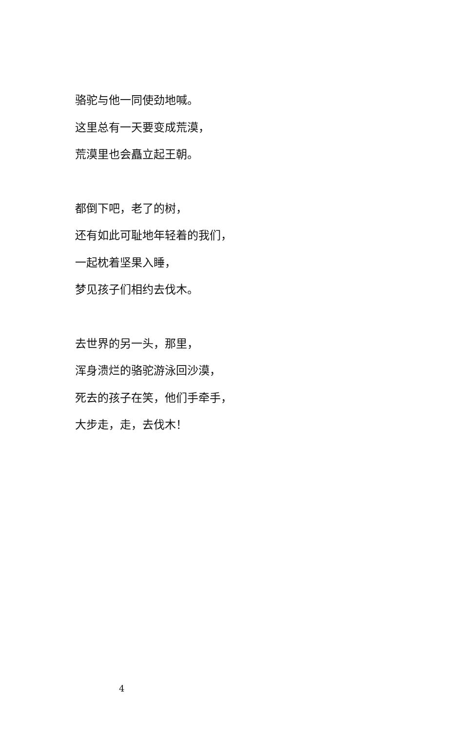骆驼与他一同使劲地喊。
这里总有一天要变成荒漠，
荒漠里也会矗立起王朝。
都倒下吧，老了的树，
还有如此可耻地年轻着的我们，
一起枕着坚果入睡，
梦见孩子们相约去伐木。
去世界的另一头，那里，
浑身溃烂的骆驼游泳回沙漠，
死去的孩子在笑，他们手牵手，
大步走，走，去伐木！
4